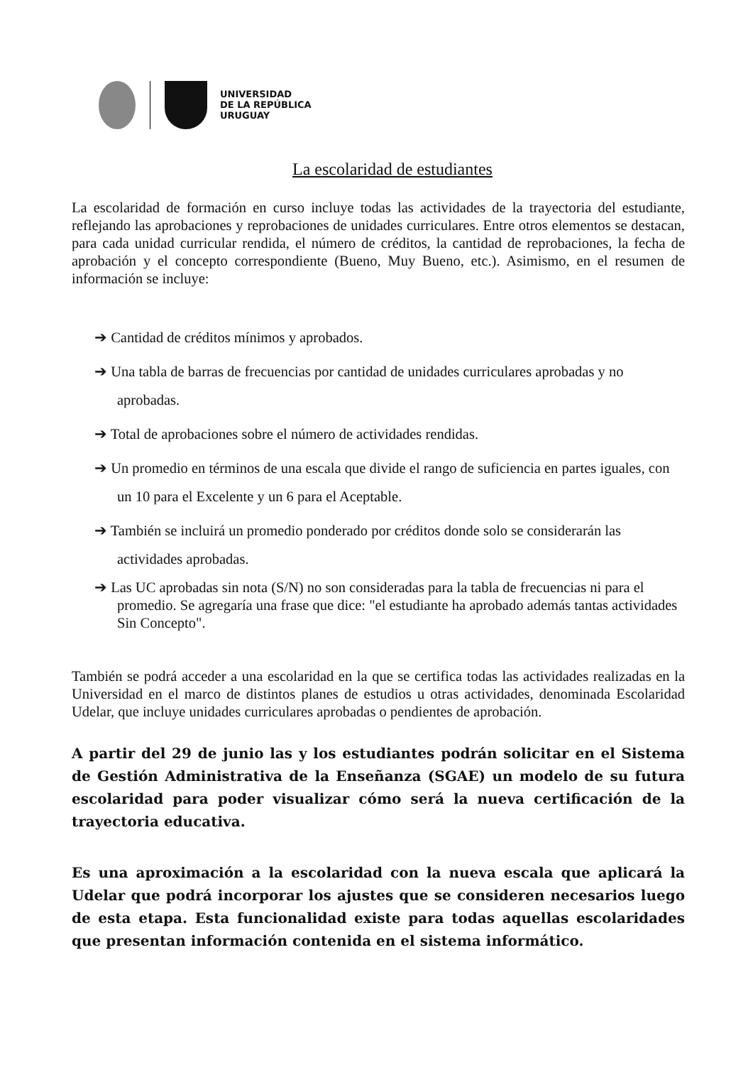UNIVERSIDAD
DE LA REPÚBLICA
URUGUAY
La escolaridad de estudiantes
La escolaridad de formación en curso incluye todas las actividades de la trayectoria del estudiante, reflejando las aprobaciones y reprobaciones de unidades curriculares. Entre otros elementos se destacan, para cada unidad curricular rendida, el número de créditos, la cantidad de reprobaciones, la fecha de aprobación y el concepto correspondiente (Bueno, Muy Bueno, etc.). Asimismo, en el resumen de información se incluye:
➔ Cantidad de créditos mínimos y aprobados.
➔ Una tabla de barras de frecuencias por cantidad de unidades curriculares aprobadas y no aprobadas.
➔ Total de aprobaciones sobre el número de actividades rendidas.
➔ Un promedio en términos de una escala que divide el rango de suficiencia en partes iguales, con un 10 para el Excelente y un 6 para el Aceptable.
➔ También se incluirá un promedio ponderado por créditos donde solo se considerarán las actividades aprobadas.
➔ Las UC aprobadas sin nota (S/N) no son consideradas para la tabla de frecuencias ni para el promedio. Se agregaría una frase que dice: "el estudiante ha aprobado además tantas actividades Sin Concepto".
También se podrá acceder a una escolaridad en la que se certifica todas las actividades realizadas en la Universidad en el marco de distintos planes de estudios u otras actividades, denominada Escolaridad Udelar, que incluye unidades curriculares aprobadas o pendientes de aprobación.
A partir del 29 de junio las y los estudiantes podrán solicitar en el Sistema de Gestión Administrativa de la Enseñanza (SGAE) un modelo de su futura escolaridad para poder visualizar cómo será la nueva certificación de la trayectoria educativa.
Es una aproximación a la escolaridad con la nueva escala que aplicará la Udelar que podrá incorporar los ajustes que se consideren necesarios luego de esta etapa. Esta funcionalidad existe para todas aquellas escolaridades que presentan información contenida en el sistema informático.